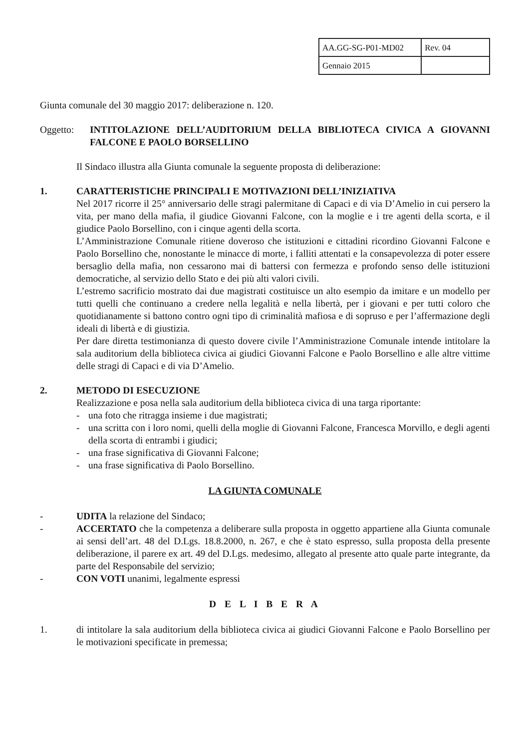| AA.GG-SG-P01-MD02 | Rev. 04 |
| Gennaio 2015 | |
Giunta comunale del 30 maggio 2017: deliberazione n. 120.
Oggetto: INTITOLAZIONE DELL’AUDITORIUM DELLA BIBLIOTECA CIVICA A GIOVANNI FALCONE E PAOLO BORSELLINO
Il Sindaco illustra alla Giunta comunale la seguente proposta di deliberazione:
1. CARATTERISTICHE PRINCIPALI E MOTIVAZIONI DELL’INIZIATIVA
Nel 2017 ricorre il 25° anniversario delle stragi palermitane di Capaci e di via D’Amelio in cui persero la vita, per mano della mafia, il giudice Giovanni Falcone, con la moglie e i tre agenti della scorta, e il giudice Paolo Borsellino, con i cinque agenti della scorta.
L’Amministrazione Comunale ritiene doveroso che istituzioni e cittadini ricordino Giovanni Falcone e Paolo Borsellino che, nonostante le minacce di morte, i falliti attentati e la consapevolezza di poter essere bersaglio della mafia, non cessarono mai di battersi con fermezza e profondo senso delle istituzioni democratiche, al servizio dello Stato e dei più alti valori civili.
L’estremo sacrificio mostrato dai due magistrati costituisce un alto esempio da imitare e un modello per tutti quelli che continuano a credere nella legalità e nella libertà, per i giovani e per tutti coloro che quotidianamente si battono contro ogni tipo di criminalità mafiosa e di sopruso e per l’affermazione degli ideali di libertà e di giustizia.
Per dare diretta testimonianza di questo dovere civile l’Amministrazione Comunale intende intitolare la sala auditorium della biblioteca civica ai giudici Giovanni Falcone e Paolo Borsellino e alle altre vittime delle stragi di Capaci e di via D’Amelio.
2. METODO DI ESECUZIONE
Realizzazione e posa nella sala auditorium della biblioteca civica di una targa riportante:
- una foto che ritragga insieme i due magistrati;
- una scritta con i loro nomi, quelli della moglie di Giovanni Falcone, Francesca Morvillo, e degli agenti della scorta di entrambi i giudici;
- una frase significativa di Giovanni Falcone;
- una frase significativa di Paolo Borsellino.
LA GIUNTA COMUNALE
- UDITA la relazione del Sindaco;
- ACCERTATO che la competenza a deliberare sulla proposta in oggetto appartiene alla Giunta comunale ai sensi dell’art. 48 del D.Lgs. 18.8.2000, n. 267, e che è stato espresso, sulla proposta della presente deliberazione, il parere ex art. 49 del D.Lgs. medesimo, allegato al presente atto quale parte integrante, da parte del Responsabile del servizio;
- CON VOTI unanimi, legalmente espressi
D E L I B E R A
1. di intitolare la sala auditorium della biblioteca civica ai giudici Giovanni Falcone e Paolo Borsellino per le motivazioni specificate in premessa;